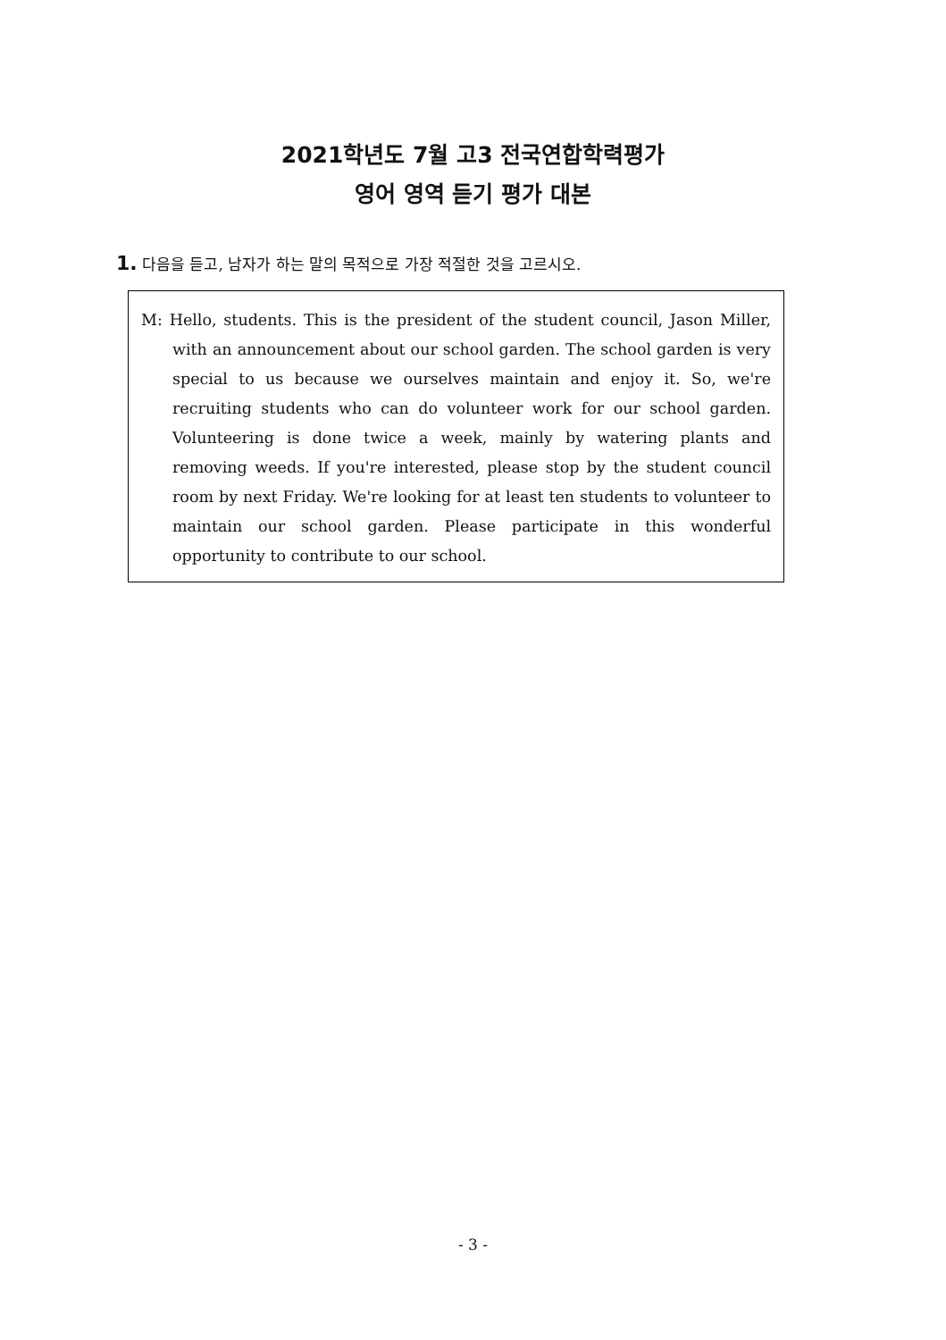2021학년도 7월 고3 전국연합학력평가
영어 영역 듣기 평가 대본
1. 다음을 듣고, 남자가 하는 말의 목적으로 가장 적절한 것을 고르시오.
M: Hello, students. This is the president of the student council, Jason Miller, with an announcement about our school garden. The school garden is very special to us because we ourselves maintain and enjoy it. So, we're recruiting students who can do volunteer work for our school garden. Volunteering is done twice a week, mainly by watering plants and removing weeds. If you're interested, please stop by the student council room by next Friday. We're looking for at least ten students to volunteer to maintain our school garden. Please participate in this wonderful opportunity to contribute to our school.
- 3 -